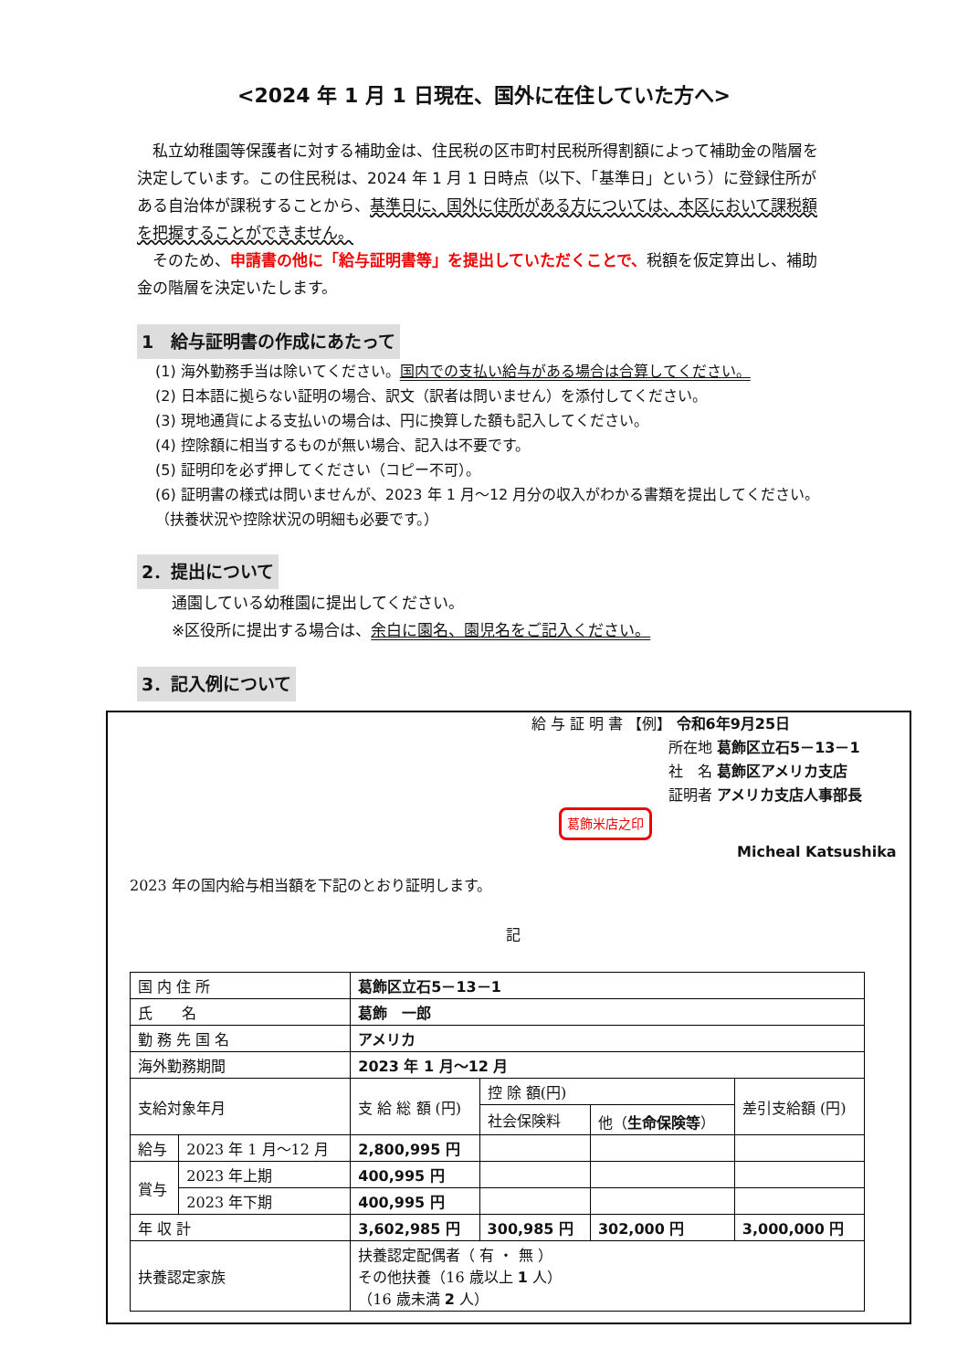<2024 年 1 月 1 日現在、国外に在住していた方へ>
私立幼稚園等保護者に対する補助金は、住民税の区市町村民税所得割額によって補助金の階層を決定しています。この住民税は、2024 年 1 月 1 日時点（以下、「基準日」という）に登録住所がある自治体が課税することから、基準日に、国外に住所がある方については、本区において課税額を把握することができません。
そのため、申請書の他に「給与証明書等」を提出していただくことで、税額を仮定算出し、補助金の階層を決定いたします。
1　給与証明書の作成にあたって
(1) 海外勤務手当は除いてください。国内での支払い給与がある場合は合算してください。
(2) 日本語に拠らない証明の場合、訳文（訳者は問いません）を添付してください。
(3) 現地通貨による支払いの場合は、円に換算した額も記入してください。
(4) 控除額に相当するものが無い場合、記入は不要です。
(5) 証明印を必ず押してください（コピー不可）。
(6) 証明書の様式は問いませんが、2023 年 1 月～12 月分の収入がわかる書類を提出してください。（扶養状況や控除状況の明細も必要です。）
2．提出について
通園している幼稚園に提出してください。
※区役所に提出する場合は、余白に園名、園児名をご記入ください。
3．記入例について
給 与 証 明 書 【例】 令和6年9月25日
所在地 葛飾区立石5－13－1
社　名 葛飾区アメリカ支店
証明者 アメリカ支店人事部長 葛飾米店之印
Micheal Katsushika
2023 年の国内給与相当額を下記のとおり証明します。
記
| 国 内 住 所 | | 葛飾区立石5－13－1 | | | |
| 氏 名 | | 葛飾 一郎 | | | |
| 勤 務 先 国 名 | | アメリカ | | | |
| 海外勤務期間 | | 2023 年 1 月～12 月 | | | |
| 支給対象年月 | | 支 給 総 額 (円) | 控 除 額(円) | | 差引支給額 (円) |
| | | | 社会保険料 | 他（ 生命保険等 ） | |
| 給与 | 2023 年 1 月～12 月 | 2,800,995 円 | | | |
| 賞与 | 2023 年上期 | 400,995 円 | | | |
| | 2023 年下期 | 400,995 円 | | | |
| 年 収 計 | | 3,602,985 円 | 300,985 円 | 302,000 円 | 3,000,000 円 |
| 扶養認定家族 | | 扶養認定配偶者（ 有 ・ 無 ） その他扶養（16 歳以上 1 人） （16 歳未満 2 人） | | | |